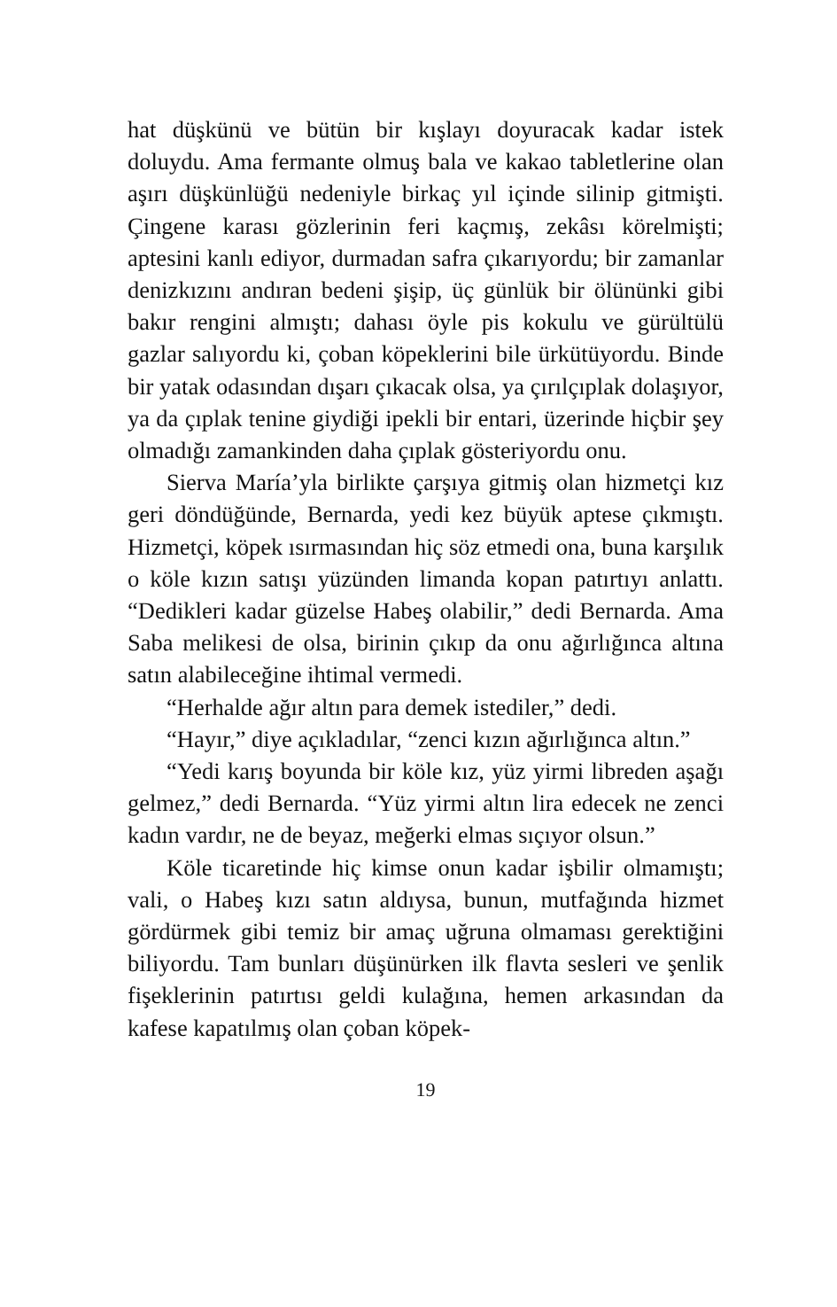hat düşkünü ve bütün bir kışlayı doyuracak kadar istek doluydu. Ama fermante olmuş bala ve kakao tabletlerine olan aşırı düşkünlüğü nedeniyle birkaç yıl içinde silinip gitmişti. Çingene karası gözlerinin feri kaçmış, zekâsı körelmişti; aptesini kanlı ediyor, durmadan safra çıkarıyordu; bir zamanlar denizkızını andıran bedeni şişip, üç günlük bir ölününki gibi bakır rengini almıştı; dahası öyle pis kokulu ve gürültülü gazlar salıyordu ki, çoban köpeklerini bile ürkütüyordu. Binde bir yatak odasından dışarı çıkacak olsa, ya çırılçıplak dolaşıyor, ya da çıplak tenine giydiği ipekli bir entari, üzerinde hiçbir şey olmadığı zamankinden daha çıplak gösteriyordu onu.
Sierva María’yla birlikte çarşıya gitmiş olan hizmetçi kız geri döndüğünde, Bernarda, yedi kez büyük aptese çıkmıştı. Hizmetçi, köpek ısırmasından hiç söz etmedi ona, buna karşılık o köle kızın satışı yüzünden limanda kopan patırtıyı anlattı. “Dedikleri kadar güzelse Habeş olabilir,” dedi Bernarda. Ama Saba melikesi de olsa, birinin çıkıp da onu ağırlığınca altına satın alabileceğine ihtimal vermedi.
“Herhalde ağır altın para demek istediler,” dedi.
“Hayır,” diye açıkladılar, “zenci kızın ağırlığınca altın.”
“Yedi karış boyunda bir köle kız, yüz yirmi libreden aşağı gelmez,” dedi Bernarda. “Yüz yirmi altın lira edecek ne zenci kadın vardır, ne de beyaz, meğerki elmas sıçıyor olsun.”
Köle ticaretinde hiç kimse onun kadar işbilir olmamıştı; vali, o Habeş kızı satın aldıysa, bunun, mutfağında hizmet gördürmek gibi temiz bir amaç uğruna olmaması gerektiğini biliyordu. Tam bunları düşünürken ilk flavta sesleri ve şenlik fişeklerinin patırtısı geldi kulağına, hemen arkasından da kafese kapatılmış olan çoban köpek-
19